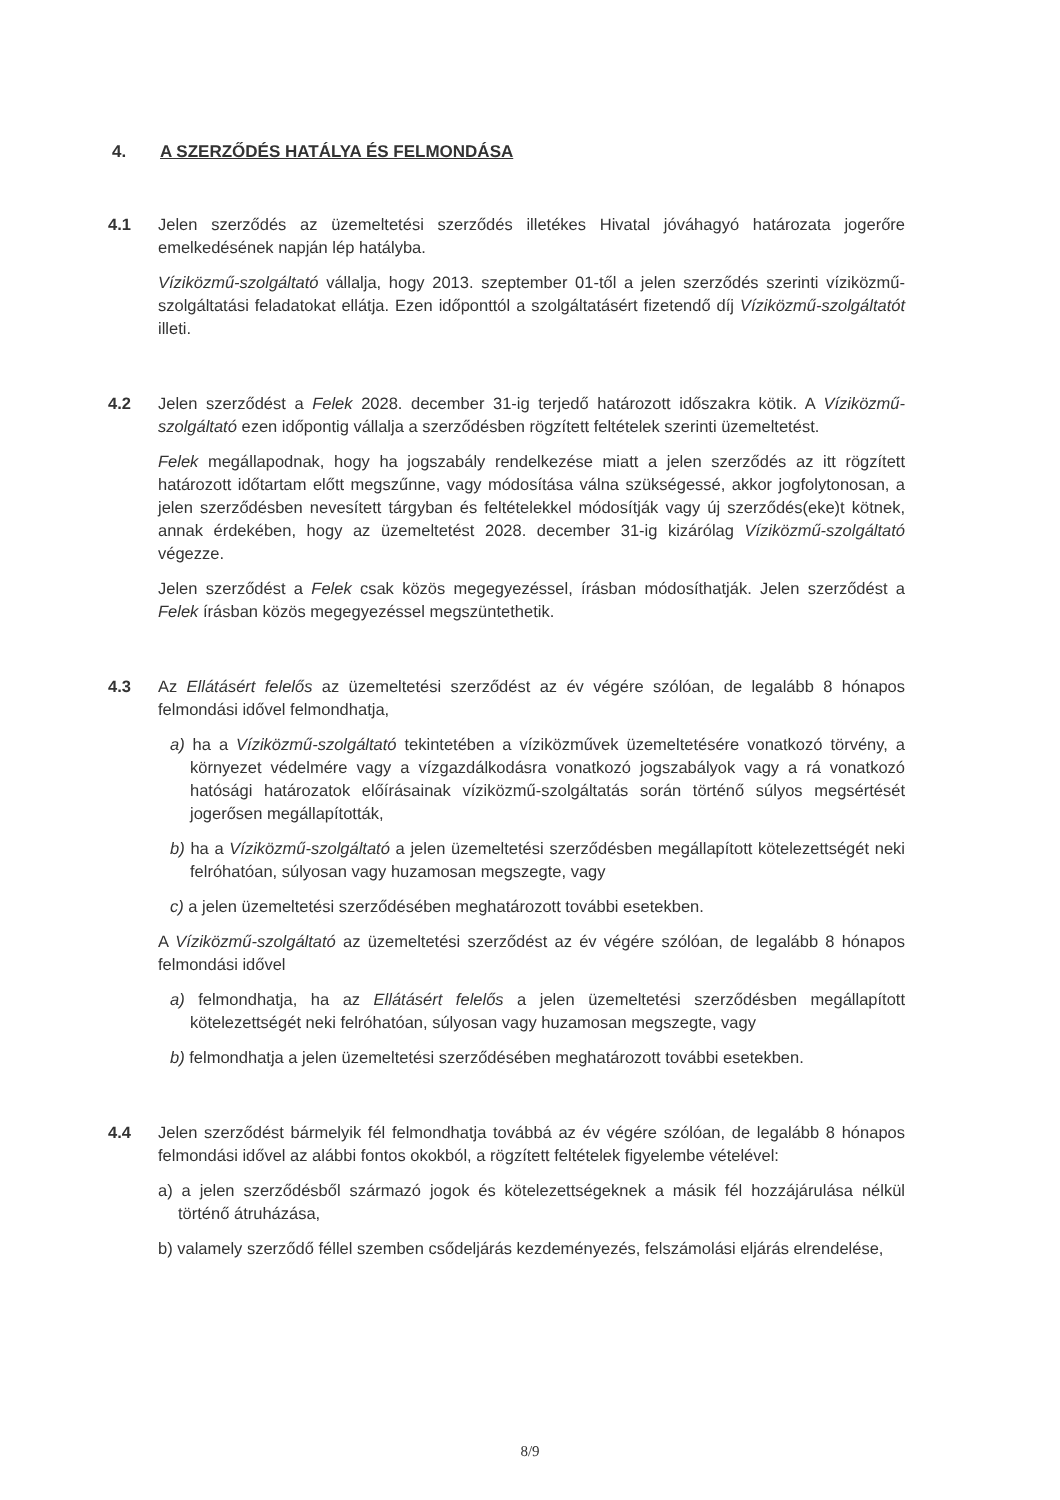4. A SZERZŐDÉS HATÁLYA ÉS FELMONDÁSA
4.1 Jelen szerződés az üzemeltetési szerződés illetékes Hivatal jóváhagyó határozata jogerőre emelkedésének napján lép hatályba.
Víziközmű-szolgáltató vállalja, hogy 2013. szeptember 01-től a jelen szerződés szerinti víziközmű-szolgáltatási feladatokat ellátja. Ezen időponttól a szolgáltatásért fizetendő díj Víziközmű-szolgáltatót illeti.
4.2 Jelen szerződést a Felek 2028. december 31-ig terjedő határozott időszakra kötik. A Víziközmű-szolgáltató ezen időpontig vállalja a szerződésben rögzített feltételek szerinti üzemeltetést.
Felek megállapodnak, hogy ha jogszabály rendelkezése miatt a jelen szerződés az itt rögzített határozott időtartam előtt megszűnne, vagy módosítása válna szükségessé, akkor jogfolytonosan, a jelen szerződésben nevesített tárgyban és feltételekkel módosítják vagy új szerződés(eke)t kötnek, annak érdekében, hogy az üzemeltetést 2028. december 31-ig kizárólag Víziközmű-szolgáltató végezze.
Jelen szerződést a Felek csak közös megegyezéssel, írásban módosíthatják. Jelen szerződést a Felek írásban közös megegyezéssel megszüntethetik.
4.3 Az Ellátásért felelős az üzemeltetési szerződést az év végére szólóan, de legalább 8 hónapos felmondási idővel felmondhatja,
a) ha a Víziközmű-szolgáltató tekintetében a víziközművek üzemeltetésére vonatkozó törvény, a környezet védelmére vagy a vízgazdálkodásra vonatkozó jogszabályok vagy a rá vonatkozó hatósági határozatok előírásainak víziközmű-szolgáltatás során történő súlyos megsértését jogerősen megállapították,
b) ha a Víziközmű-szolgáltató a jelen üzemeltetési szerződésben megállapított kötelezettségét neki felróhatóan, súlyosan vagy huzamosan megszegte, vagy
c) a jelen üzemeltetési szerződésében meghatározott további esetekben.
A Víziközmű-szolgáltató az üzemeltetési szerződést az év végére szólóan, de legalább 8 hónapos felmondási idővel
a) felmondhatja, ha az Ellátásért felelős a jelen üzemeltetési szerződésben megállapított kötelezettségét neki felróhatóan, súlyosan vagy huzamosan megszegte, vagy
b) felmondhatja a jelen üzemeltetési szerződésében meghatározott további esetekben.
4.4 Jelen szerződést bármelyik fél felmondhatja továbbá az év végére szólóan, de legalább 8 hónapos felmondási idővel az alábbi fontos okokból, a rögzített feltételek figyelembe vételével:
a) a jelen szerződésből származó jogok és kötelezettségeknek a másik fél hozzájárulása nélkül történő átruházása,
b) valamely szerződő féllel szemben csődeljárás kezdeményezés, felszámolási eljárás elrendelése,
8/9